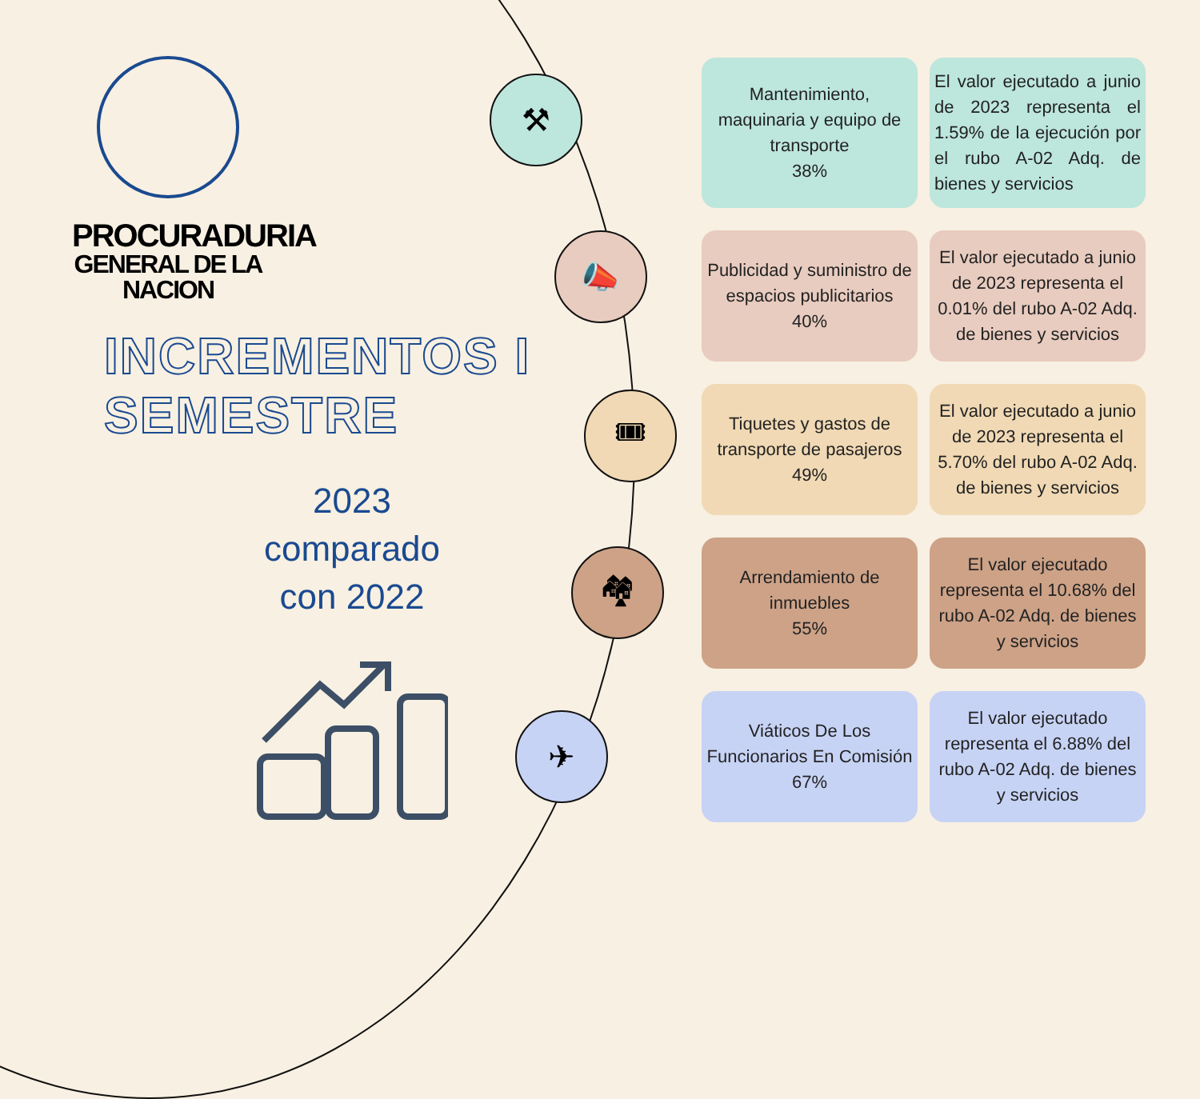⚒
📣
🎟
🏘
✈
PROCURADURIA
GENERAL DE LA NACION
INCREMENTOS I SEMESTRE
2023 comparado con 2022
Mantenimiento, maquinaria y equipo de transporte
38%
El valor ejecutado a junio de 2023 representa el 1.59% de la ejecución por el rubo A-02 Adq. de bienes y servicios
Publicidad y suministro de espacios publicitarios
40%
El valor ejecutado a junio de 2023 representa el 0.01% del rubo A-02 Adq. de bienes y servicios
Tiquetes y gastos de transporte de pasajeros
49%
El valor ejecutado a junio de 2023 representa el 5.70% del rubo A-02 Adq. de bienes y servicios
Arrendamiento de inmuebles
55%
El valor ejecutado representa el 10.68% del rubo A-02 Adq. de bienes y servicios
Viáticos De Los Funcionarios En Comisión
67%
El valor ejecutado representa el 6.88% del rubo A-02 Adq. de bienes y servicios